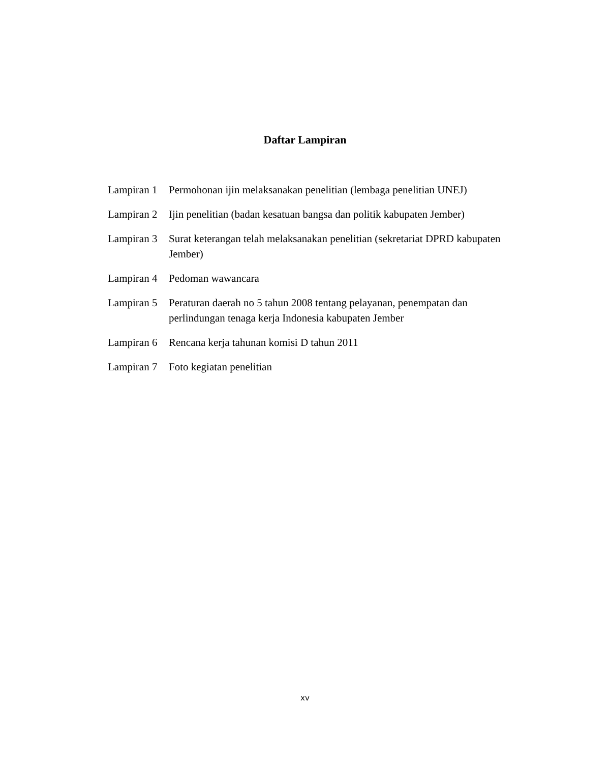Daftar Lampiran
Lampiran 1
Permohonan ijin melaksanakan penelitian (lembaga penelitian UNEJ)
Lampiran 2
Ijin penelitian (badan kesatuan bangsa dan politik kabupaten Jember)
Lampiran 3
Surat keterangan telah melaksanakan penelitian (sekretariat DPRD kabupaten Jember)
Lampiran 4
Pedoman wawancara
Lampiran 5
Peraturan daerah no 5 tahun 2008 tentang pelayanan, penempatan dan perlindungan tenaga kerja Indonesia kabupaten Jember
Lampiran 6
Rencana kerja tahunan komisi D tahun 2011
Lampiran 7
Foto kegiatan penelitian
xv